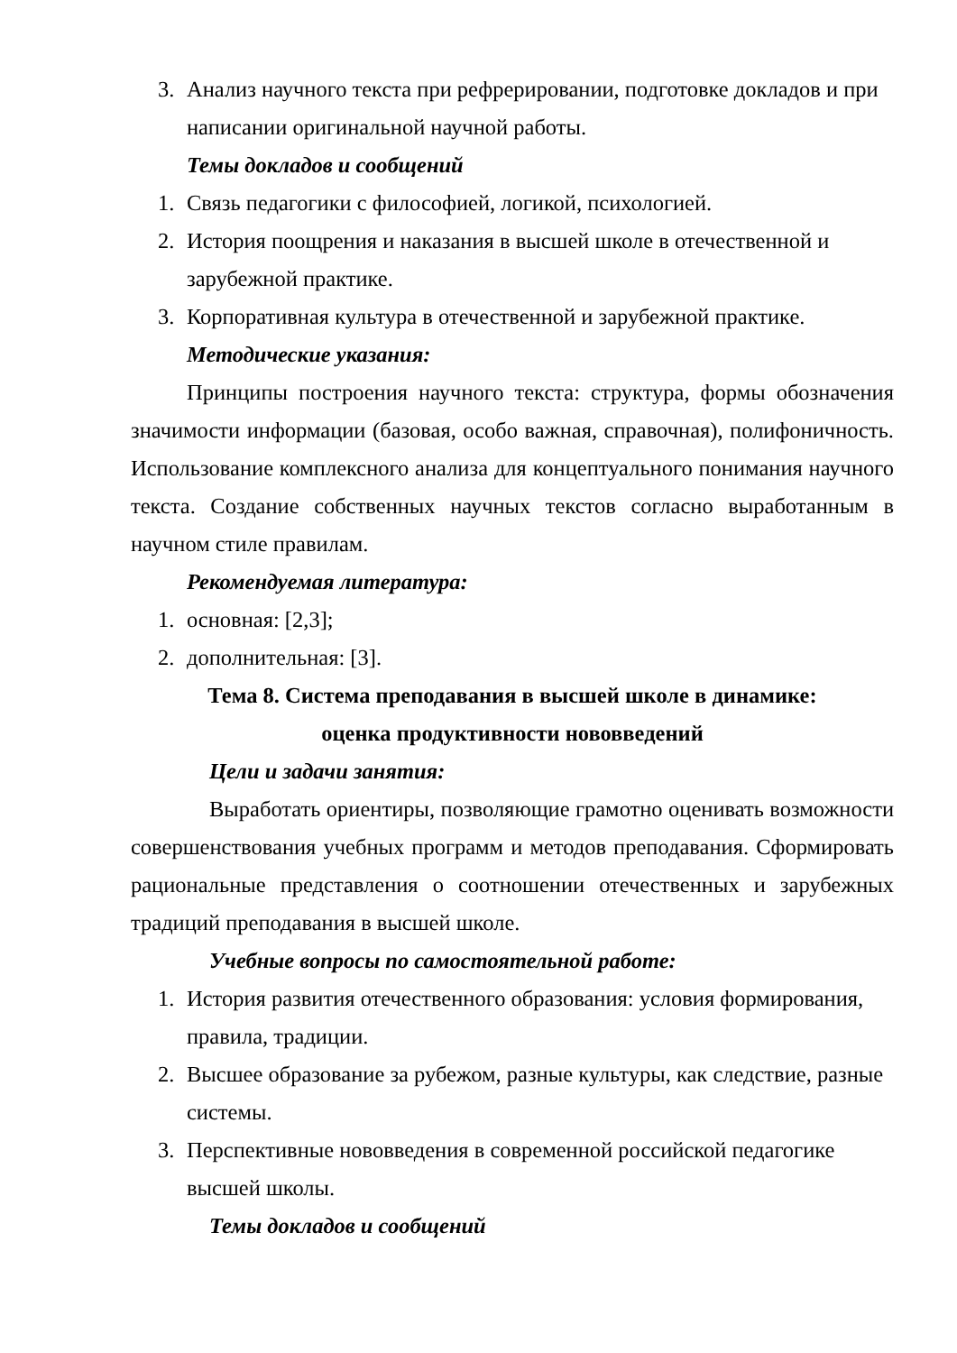3. Анализ научного текста при рефрерировании, подготовке докладов и при написании оригинальной научной работы.
Темы докладов и сообщений
1. Связь педагогики с философией, логикой, психологией.
2. История поощрения и наказания в высшей школе в отечественной и зарубежной практике.
3. Корпоративная культура в отечественной и зарубежной практике.
Методические указания:
Принципы построения научного текста: структура, формы обозначения значимости информации (базовая, особо важная, справочная), полифоничность. Использование комплексного анализа для концептуального понимания научного текста. Создание собственных научных текстов согласно выработанным в научном стиле правилам.
Рекомендуемая литература:
1. основная: [2,3];
2. дополнительная: [3].
Тема 8. Система преподавания в высшей школе в динамике:
оценка продуктивности нововведений
Цели и задачи занятия:
Выработать ориентиры, позволяющие грамотно оценивать возможности совершенствования учебных программ и методов преподавания. Сформировать рациональные представления о соотношении отечественных и зарубежных традиций преподавания в высшей школе.
Учебные вопросы по самостоятельной работе:
1. История развития отечественного образования: условия формирования, правила, традиции.
2. Высшее образование за рубежом, разные культуры, как следствие, разные системы.
3. Перспективные нововведения в современной российской педагогике высшей школы.
Темы докладов и сообщений